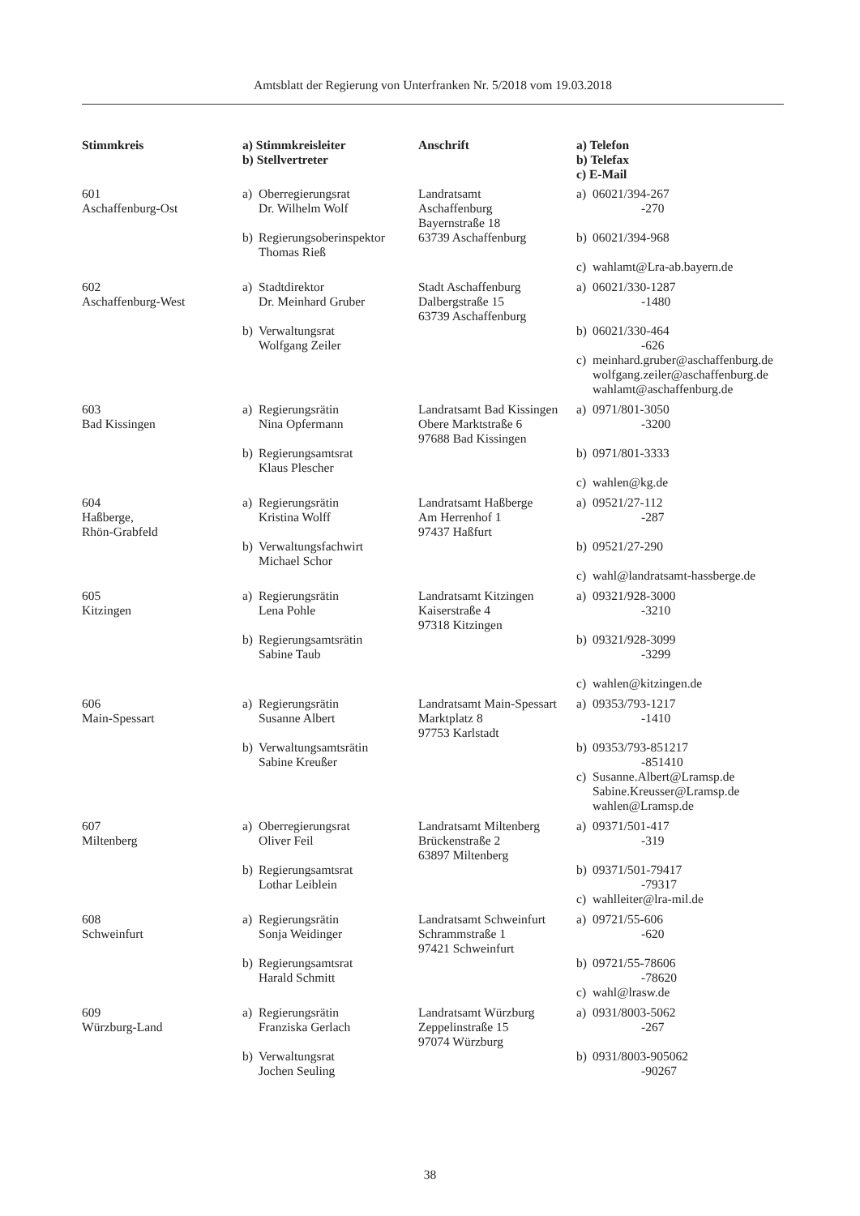Amtsblatt der Regierung von Unterfranken Nr. 5/2018 vom 19.03.2018
| Stimmkreis | a) Stimmkreisleiter b) Stellvertreter | Anschrift | a) Telefon b) Telefax c) E-Mail |
| --- | --- | --- | --- |
| 601 Aschaffenburg-Ost | a) Oberregierungsrat Dr. Wilhelm Wolf b) Regierungsoberinspektor Thomas Rieß | Landratsamt Aschaffenburg Bayernstraße 18 63739 Aschaffenburg | a) 06021/394-267 -270 b) 06021/394-968 c) wahlamt@Lra-ab.bayern.de |
| 602 Aschaffenburg-West | a) Stadtdirektor Dr. Meinhard Gruber b) Verwaltungsrat Wolfgang Zeiler | Stadt Aschaffenburg Dalbergstraße 15 63739 Aschaffenburg | a) 06021/330-1287 -1480 b) 06021/330-464 -626 c) meinhard.gruber@aschaffenburg.de wolfgang.zeiler@aschaffenburg.de wahlamt@aschaffenburg.de |
| 603 Bad Kissingen | a) Regierungsrätin Nina Opfermann b) Regierungsamtsrat Klaus Plescher | Landratsamt Bad Kissingen Obere Marktstraße 6 97688 Bad Kissingen | a) 0971/801-3050 -3200 b) 0971/801-3333 c) wahlen@kg.de |
| 604 Haßberge, Rhön-Grabfeld | a) Regierungsrätin Kristina Wolff b) Verwaltungsfachwirt Michael Schor | Landratsamt Haßberge Am Herrenhof 1 97437 Haßfurt | a) 09521/27-112 -287 b) 09521/27-290 c) wahl@landratsamt-hassberge.de |
| 605 Kitzingen | a) Regierungsrätin Lena Pohle b) Regierungsamtsrätin Sabine Taub | Landratsamt Kitzingen Kaiserstraße 4 97318 Kitzingen | a) 09321/928-3000 -3210 b) 09321/928-3099 -3299 c) wahlen@kitzingen.de |
| 606 Main-Spessart | a) Regierungsrätin Susanne Albert b) Verwaltungsamtsrätin Sabine Kreußer | Landratsamt Main-Spessart Marktplatz 8 97753 Karlstadt | a) 09353/793-1217 -1410 b) 09353/793-851217 -851410 c) Susanne.Albert@Lramsp.de Sabine.Kreusser@Lramsp.de wahlen@Lramsp.de |
| 607 Miltenberg | a) Oberregierungsrat Oliver Feil b) Regierungsamtsrat Lothar Leiblein | Landratsamt Miltenberg Brückenstraße 2 63897 Miltenberg | a) 09371/501-417 -319 b) 09371/501-79417 -79317 c) wahlleiter@lra-mil.de |
| 608 Schweinfurt | a) Regierungsrätin Sonja Weidinger b) Regierungsamtsrat Harald Schmitt | Landratsamt Schweinfurt Schrammstraße 1 97421 Schweinfurt | a) 09721/55-606 -620 b) 09721/55-78606 -78620 c) wahl@lrasw.de |
| 609 Würzburg-Land | a) Regierungsrätin Franziska Gerlach b) Verwaltungsrat Jochen Seuling | Landratsamt Würzburg Zeppelinstraße 15 97074 Würzburg | a) 0931/8003-5062 -267 b) 0931/8003-905062 -90267 |
38